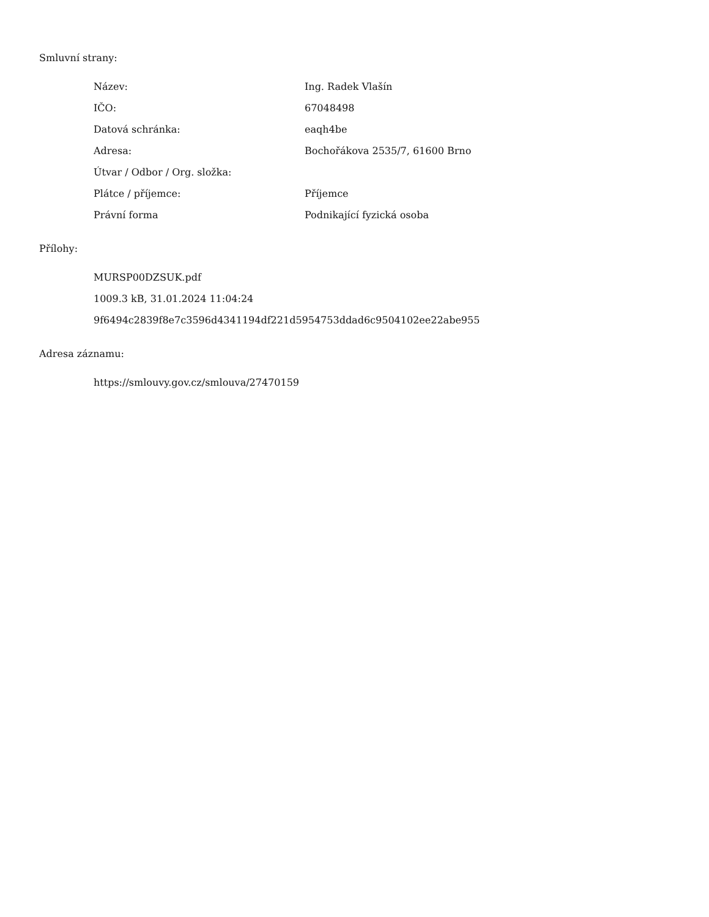Smluvní strany:
| Název: | Ing. Radek Vlašín |
| IČO: | 67048498 |
| Datová schránka: | eaqh4be |
| Adresa: | Bochořákova 2535/7, 61600 Brno |
| Útvar / Odbor / Org. složka: | |
| Plátce / příjemce: | Příjemce |
| Právní forma | Podnikající fyzická osoba |
Přílohy:
MURSP00DZSUK.pdf
1009.3 kB, 31.01.2024 11:04:24
9f6494c2839f8e7c3596d4341194df221d5954753ddad6c9504102ee22abe955
Adresa záznamu:
https://smlouvy.gov.cz/smlouva/27470159